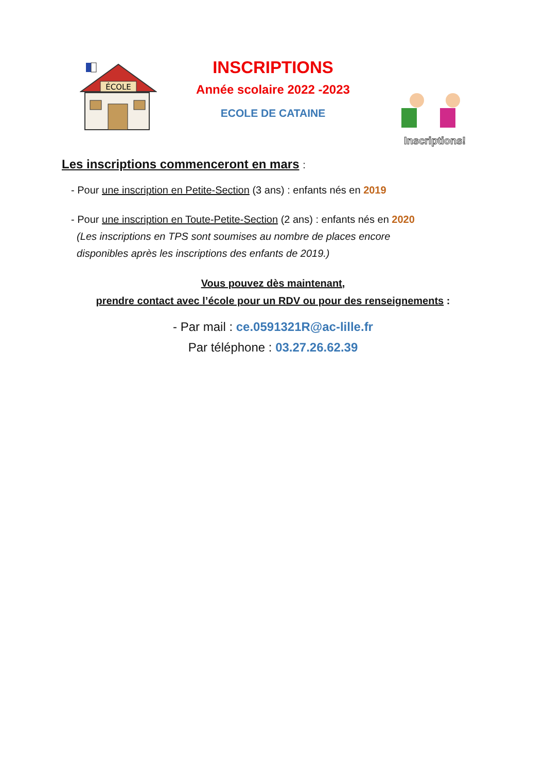ÉCOLE
INSCRIPTIONS
Année scolaire 2022 -2023
ECOLE DE CATAINE
Inscriptions!
Les inscriptions commenceront en mars :
- Pour une inscription en Petite-Section (3 ans) : enfants nés en 2019
- Pour une inscription en Toute-Petite-Section (2 ans) : enfants nés en 2020
(Les inscriptions en TPS sont soumises au nombre de places encore
disponibles après les inscriptions des enfants de 2019.)
Vous pouvez dès maintenant,
prendre contact avec l’école pour un RDV ou pour des renseignements :
- Par mail : ce.0591321R@ac-lille.fr
Par téléphone : 03.27.26.62.39